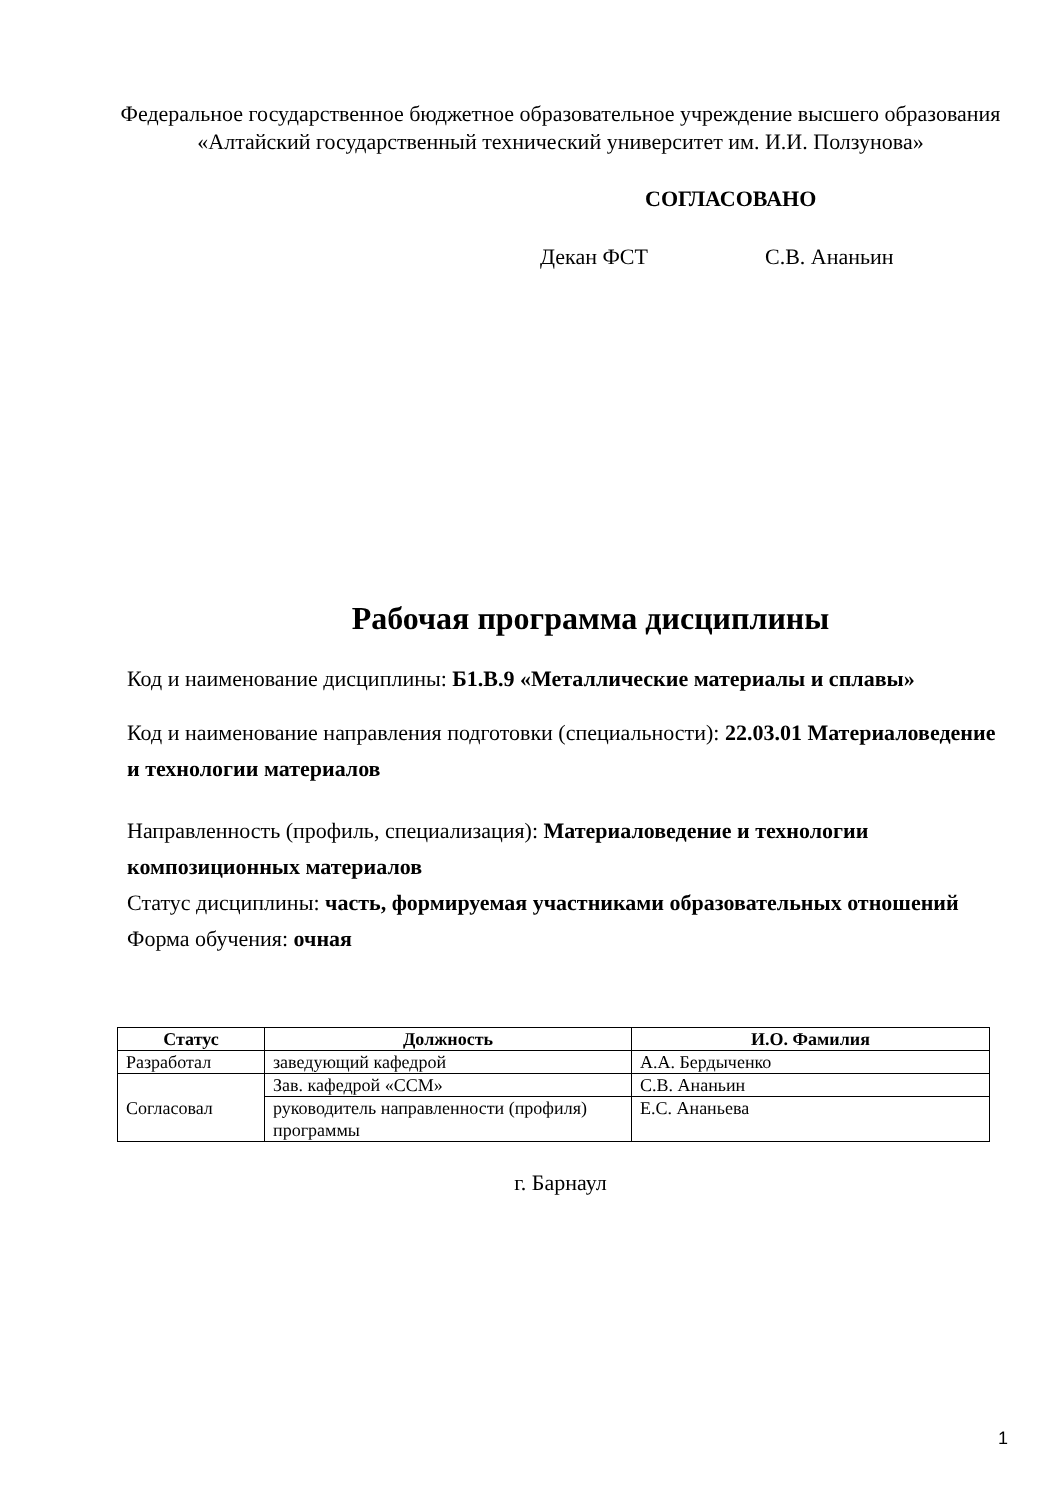Федеральное государственное бюджетное образовательное учреждение высшего образования
«Алтайский государственный технический университет им. И.И. Ползунова»
СОГЛАСОВАНО
Декан ФСТ С.В. Ананьин
Рабочая программа дисциплины
Код и наименование дисциплины: Б1.В.9 «Металлические материалы и сплавы»
Код и наименование направления подготовки (специальности): 22.03.01 Материаловедение и технологии материалов
Направленность (профиль, специализация): Материаловедение и технологии композиционных материалов
Статус дисциплины: часть, формируемая участниками образовательных отношений
Форма обучения: очная
| Статус | Должность | И.О. Фамилия |
| --- | --- | --- |
| Разработал | заведующий кафедрой | А.А. Бердыченко |
| Согласовал | Зав. кафедрой «ССМ» | С.В. Ананьин |
| | руководитель направленности (профиля) программы | Е.С. Ананьева |
г. Барнаул
1